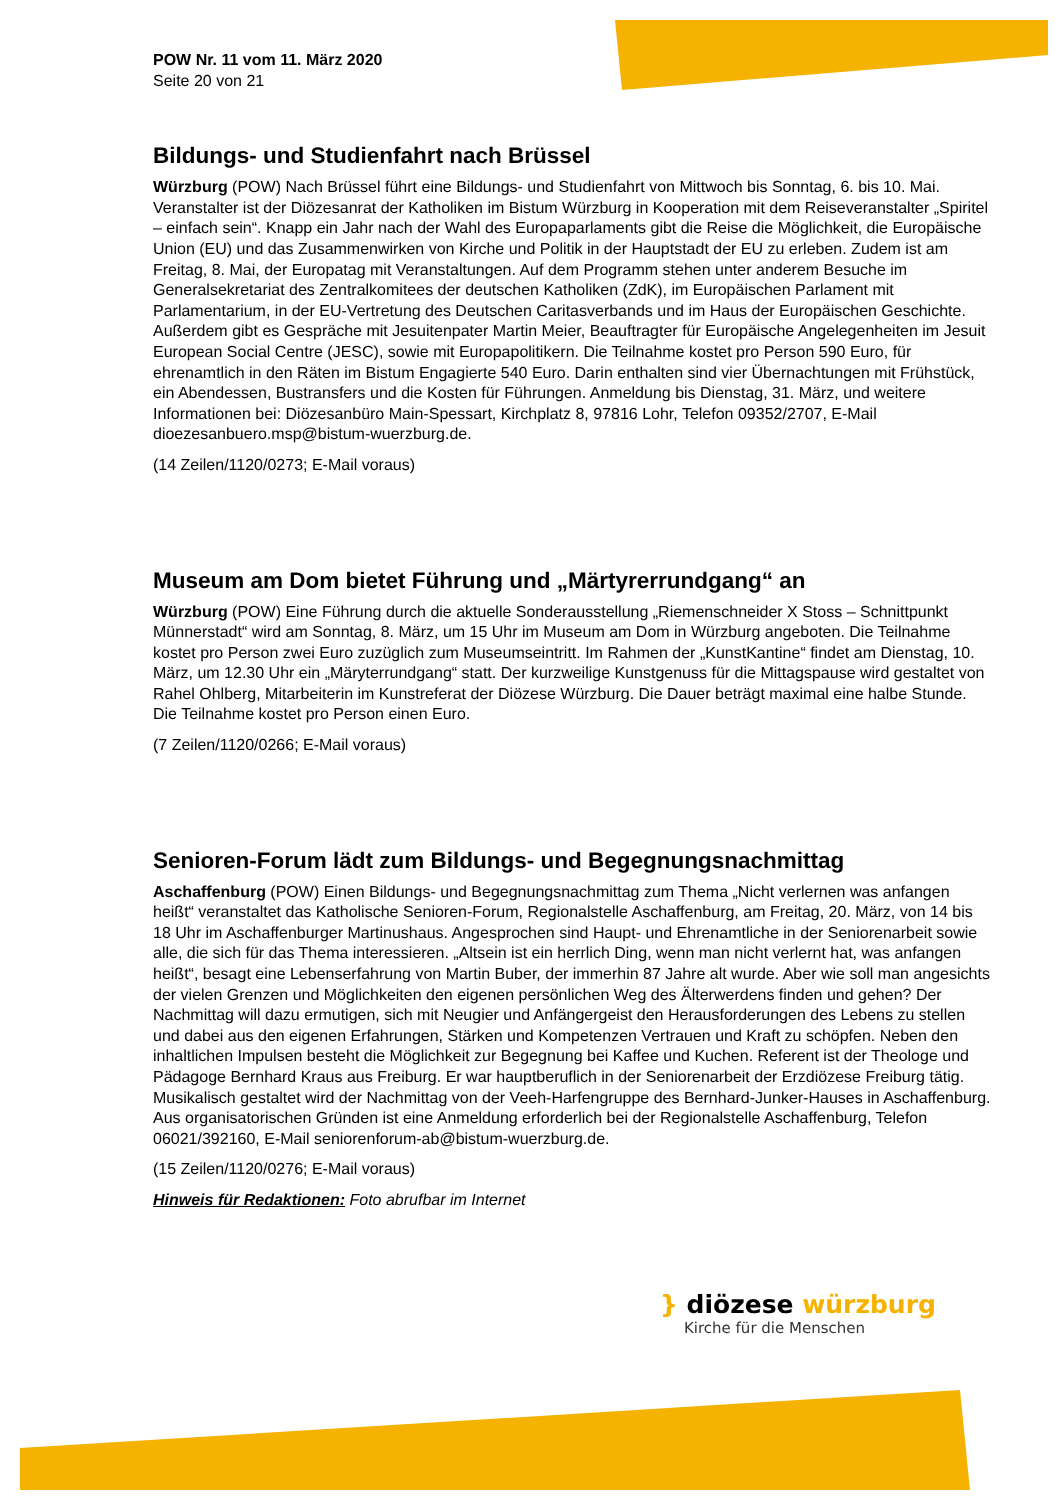POW Nr. 11 vom 11. März 2020
Seite 20 von 21
Bildungs- und Studienfahrt nach Brüssel
Würzburg (POW) Nach Brüssel führt eine Bildungs- und Studienfahrt von Mittwoch bis Sonntag, 6. bis 10. Mai. Veranstalter ist der Diözesanrat der Katholiken im Bistum Würzburg in Kooperation mit dem Reiseveranstalter „Spiritel – einfach sein“. Knapp ein Jahr nach der Wahl des Europaparlaments gibt die Reise die Möglichkeit, die Europäische Union (EU) und das Zusammenwirken von Kirche und Politik in der Hauptstadt der EU zu erleben. Zudem ist am Freitag, 8. Mai, der Europatag mit Veranstaltungen. Auf dem Programm stehen unter anderem Besuche im Generalsekretariat des Zentralkomitees der deutschen Katholiken (ZdK), im Europäischen Parlament mit Parlamentarium, in der EU-Vertretung des Deutschen Caritasverbands und im Haus der Europäischen Geschichte. Außerdem gibt es Gespräche mit Jesuitenpater Martin Meier, Beauftragter für Europäische Angelegenheiten im Jesuit European Social Centre (JESC), sowie mit Europapolitikern. Die Teilnahme kostet pro Person 590 Euro, für ehrenamtlich in den Räten im Bistum Engagierte 540 Euro. Darin enthalten sind vier Übernachtungen mit Frühstück, ein Abendessen, Bustransfers und die Kosten für Führungen. Anmeldung bis Dienstag, 31. März, und weitere Informationen bei: Diözesanbüro Main-Spessart, Kirchplatz 8, 97816 Lohr, Telefon 09352/2707, E-Mail dioezesanbuero.msp@bistum-wuerzburg.de.
(14 Zeilen/1120/0273; E-Mail voraus)
Museum am Dom bietet Führung und „Märtyrerrundgang“ an
Würzburg (POW) Eine Führung durch die aktuelle Sonderausstellung „Riemenschneider X Stoss – Schnittpunkt Münnerstadt“ wird am Sonntag, 8. März, um 15 Uhr im Museum am Dom in Würzburg angeboten. Die Teilnahme kostet pro Person zwei Euro zuzüglich zum Museumseintritt. Im Rahmen der „KunstKantine“ findet am Dienstag, 10. März, um 12.30 Uhr ein „Märyterrundgang“ statt. Der kurzweilige Kunstgenuss für die Mittagspause wird gestaltet von Rahel Ohlberg, Mitarbeiterin im Kunstreferat der Diözese Würzburg. Die Dauer beträgt maximal eine halbe Stunde. Die Teilnahme kostet pro Person einen Euro.
(7 Zeilen/1120/0266; E-Mail voraus)
Senioren-Forum lädt zum Bildungs- und Begegnungsnachmittag
Aschaffenburg (POW) Einen Bildungs- und Begegnungsnachmittag zum Thema „Nicht verlernen was anfangen heißt“ veranstaltet das Katholische Senioren-Forum, Regionalstelle Aschaffenburg, am Freitag, 20. März, von 14 bis 18 Uhr im Aschaffenburger Martinushaus. Angesprochen sind Haupt- und Ehrenamtliche in der Seniorenarbeit sowie alle, die sich für das Thema interessieren. „Altsein ist ein herrlich Ding, wenn man nicht verlernt hat, was anfangen heißt“, besagt eine Lebenserfahrung von Martin Buber, der immerhin 87 Jahre alt wurde. Aber wie soll man angesichts der vielen Grenzen und Möglichkeiten den eigenen persönlichen Weg des Älterwerdens finden und gehen? Der Nachmittag will dazu ermutigen, sich mit Neugier und Anfängergeist den Herausforderungen des Lebens zu stellen und dabei aus den eigenen Erfahrungen, Stärken und Kompetenzen Vertrauen und Kraft zu schöpfen. Neben den inhaltlichen Impulsen besteht die Möglichkeit zur Begegnung bei Kaffee und Kuchen. Referent ist der Theologe und Pädagoge Bernhard Kraus aus Freiburg. Er war hauptberuflich in der Seniorenarbeit der Erzdiözese Freiburg tätig. Musikalisch gestaltet wird der Nachmittag von der Veeh-Harfengruppe des Bernhard-Junker-Hauses in Aschaffenburg. Aus organisatorischen Gründen ist eine Anmeldung erforderlich bei der Regionalstelle Aschaffenburg, Telefon 06021/392160, E-Mail seniorenforum-ab@bistum-wuerzburg.de.
(15 Zeilen/1120/0276; E-Mail voraus)
Hinweis für Redaktionen: Foto abrufbar im Internet
} diözese würzburg
Kirche für die Menschen